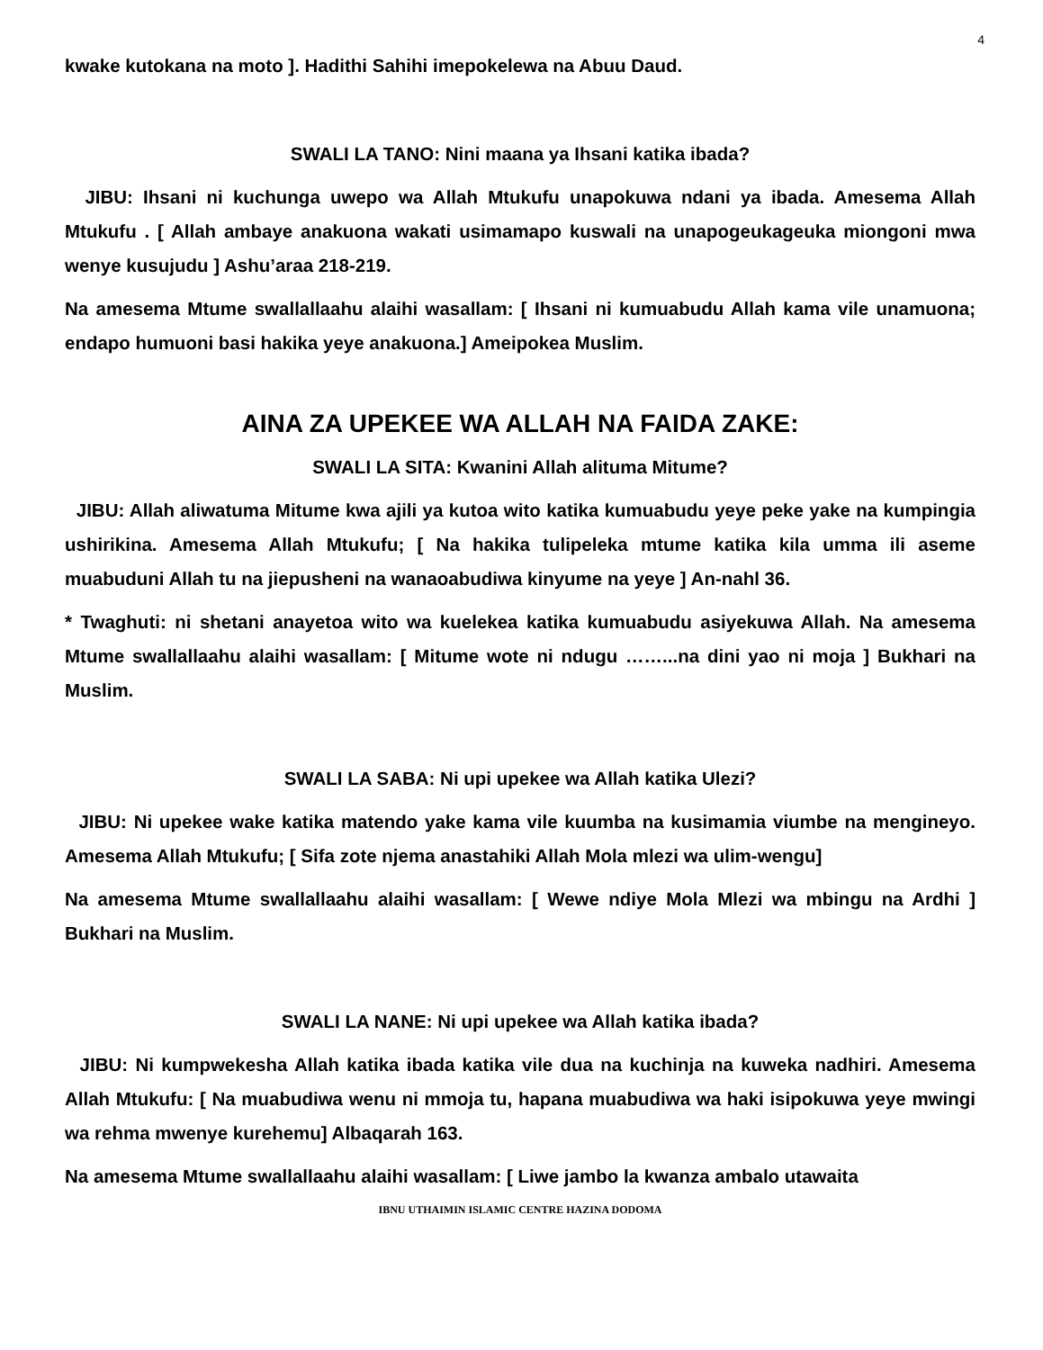4
kwake kutokana na moto ]. Hadithi Sahihi imepokelewa na Abuu Daud.
SWALI LA TANO: Nini maana ya Ihsani katika ibada?
JIBU: Ihsani ni kuchunga uwepo wa Allah Mtukufu unapokuwa ndani ya ibada. Amesema Allah Mtukufu . [ Allah ambaye anakuona wakati usimamapo kuswali na unapogeukageuka miongoni mwa wenye kusujudu ] Ashu’araa 218-219.
Na amesema Mtume swallallaahu alaihi wasallam: [ Ihsani ni kumuabudu Allah kama vile unamuona; endapo humuoni basi hakika yeye anakuona.] Ameipokea Muslim.
AINA ZA UPEKEE WA ALLAH NA FAIDA ZAKE:
SWALI LA SITA: Kwanini Allah alituma Mitume?
JIBU: Allah aliwatuma Mitume kwa ajili ya kutoa wito katika kumuabudu yeye peke yake na kumpingia ushirikina. Amesema Allah Mtukufu; [ Na hakika tulipeleka mtume katika kila umma ili aseme muabuduni Allah tu na jiepusheni na wanaoabudiwa kinyume na yeye ] An-nahl 36.
* Twaghuti: ni shetani anayetoa wito wa kuelekea katika kumuabudu asiyekuwa Allah. Na amesema Mtume swallallaahu alaihi wasallam: [ Mitume wote ni ndugu ……...na dini yao ni moja ] Bukhari na Muslim.
SWALI LA SABA: Ni upi upekee wa Allah katika Ulezi?
JIBU: Ni upekee wake katika matendo yake kama vile kuumba na kusimamia viumbe na mengineyo. Amesema Allah Mtukufu; [ Sifa zote njema anastahiki Allah Mola mlezi wa ulim-wengu]
Na amesema Mtume swallallaahu alaihi wasallam: [ Wewe ndiye Mola Mlezi wa mbingu na Ardhi ] Bukhari na Muslim.
SWALI LA NANE: Ni upi upekee wa Allah katika ibada?
JIBU: Ni kumpwekesha Allah katika ibada katika vile dua na kuchinja na kuweka nadhiri. Amesema Allah Mtukufu: [ Na muabudiwa wenu ni mmoja tu, hapana muabudiwa wa haki isipokuwa yeye mwingi wa rehma mwenye kurehemu] Albaqarah 163.
Na amesema Mtume swallallaahu alaihi wasallam: [ Liwe jambo la kwanza ambalo utawaita
IBNU UTHAIMIN ISLAMIC CENTRE HAZINA DODOMA